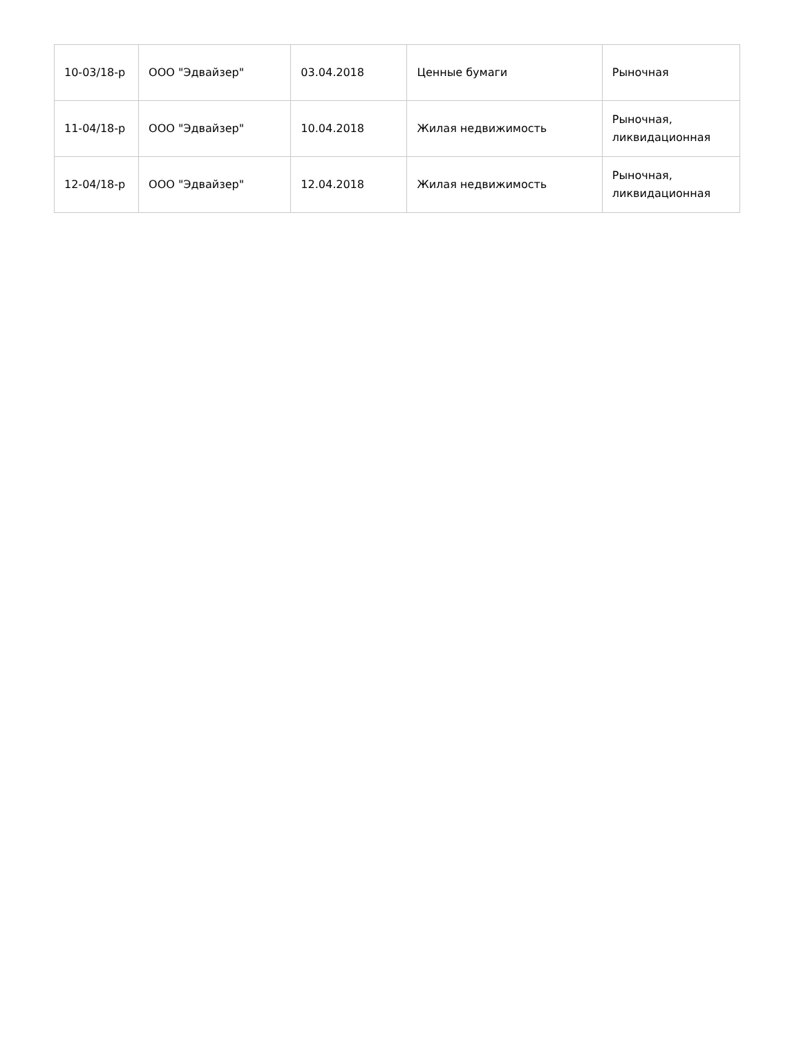| 10-03/18-р | ООО "Эдвайзер" | 03.04.2018 | Ценные бумаги | Рыночная |
| 11-04/18-р | ООО "Эдвайзер" | 10.04.2018 | Жилая недвижимость | Рыночная, ликвидационная |
| 12-04/18-р | ООО "Эдвайзер" | 12.04.2018 | Жилая недвижимость | Рыночная, ликвидационная |